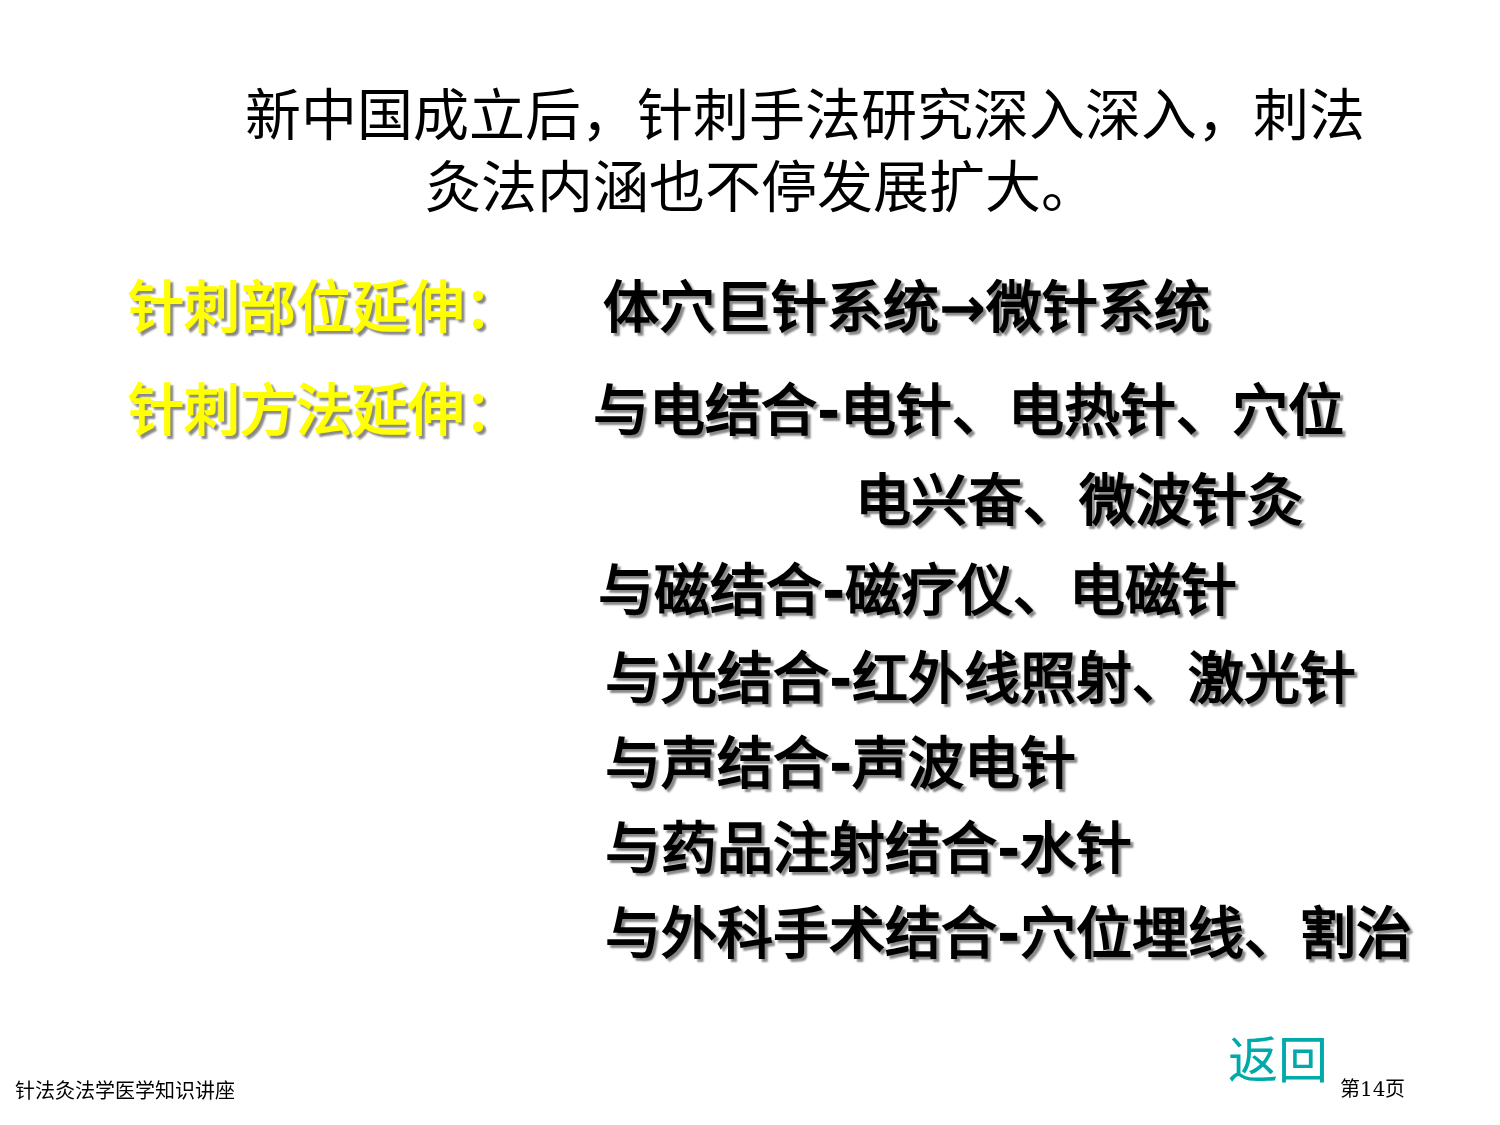新中国成立后，针刺手法研究深入深入，刺法
灸法内涵也不停发展扩大。
针刺部位延伸： 体穴巨针系统→微针系统
针刺方法延伸： 与电结合-电针、电热针、穴位
电兴奋、微波针灸
与磁结合-磁疗仪、电磁针
与光结合-红外线照射、激光针
与声结合-声波电针
与药品注射结合-水针
与外科手术结合-穴位埋线、割治
返回
针法灸法学医学知识讲座 第14页